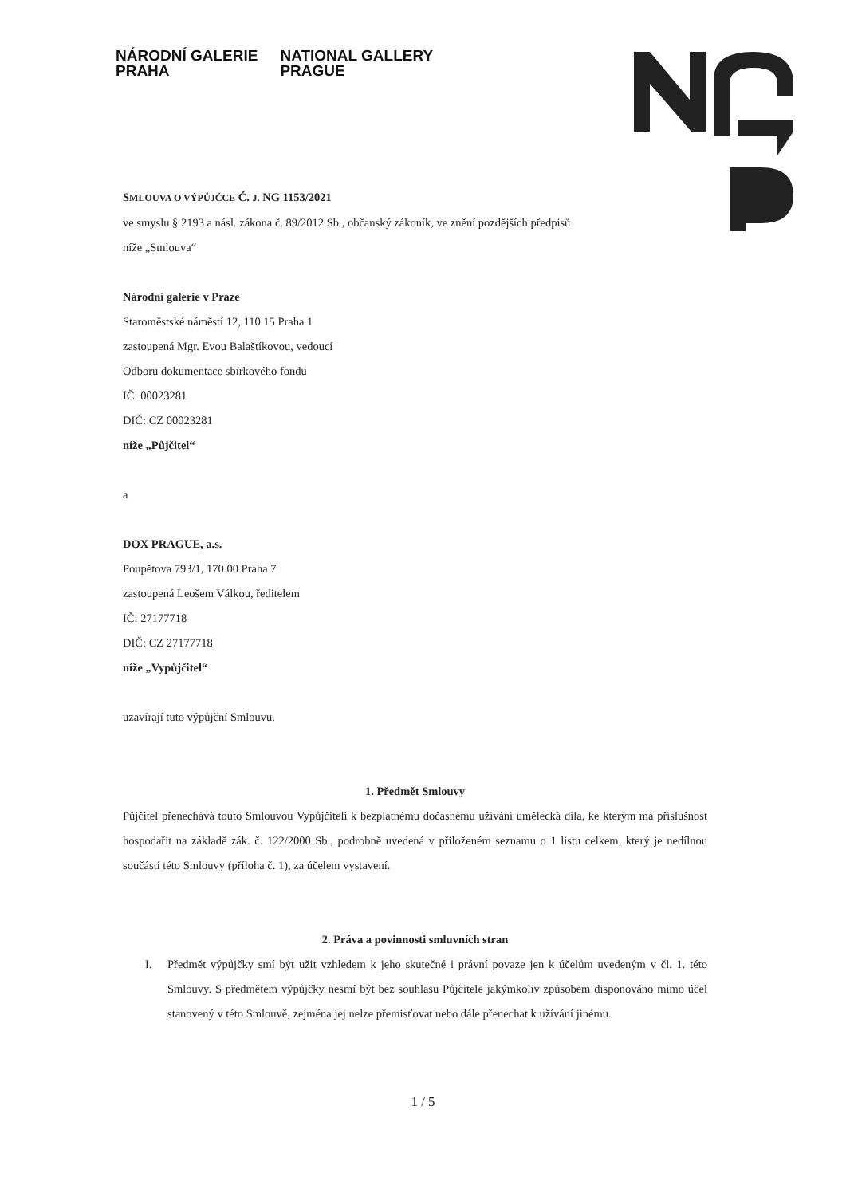NÁRODNÍ GALERIE
PRAHA
NATIONAL GALLERY
PRAGUE
SMLOUVA O VÝPŮJČCE Č. J. NG 1153/2021
ve smyslu § 2193 a násl. zákona č. 89/2012 Sb., občanský zákoník, ve znění pozdějších předpisů
níže „Smlouva“
Národní galerie v Praze
Staroměstské náměstí 12, 110 15 Praha 1
zastoupená Mgr. Evou Balaštíkovou, vedoucí
Odboru dokumentace sbírkového fondu
IČ: 00023281
DIČ: CZ 00023281
níže „Půjčitel“
a
DOX PRAGUE, a.s.
Poupětova 793/1, 170 00 Praha 7
zastoupená Leošem Válkou, ředitelem
IČ: 27177718
DIČ: CZ 27177718
níže „Vypůjčitel“
uzavírají tuto výpůjční Smlouvu.
1. Předmět Smlouvy
Půjčitel přenechává touto Smlouvou Vypůjčiteli k bezplatnému dočasnému užívání umělecká díla, ke kterým má příslušnost hospodařit na základě zák. č. 122/2000 Sb., podrobně uvedená v přiloženém seznamu o 1 listu celkem, který je nedílnou součástí této Smlouvy (příloha č. 1), za účelem vystavení.
2. Práva a povinnosti smluvních stran
I. Předmět výpůjčky smí být užit vzhledem k jeho skutečné i právní povaze jen k účelům uvedeným v čl. 1. této Smlouvy. S předmětem výpůjčky nesmí být bez souhlasu Půjčitele jakýmkoliv způsobem disponováno mimo účel stanovený v této Smlouvě, zejména jej nelze přemisťovat nebo dále přenechat k užívání jinému.
1 / 5